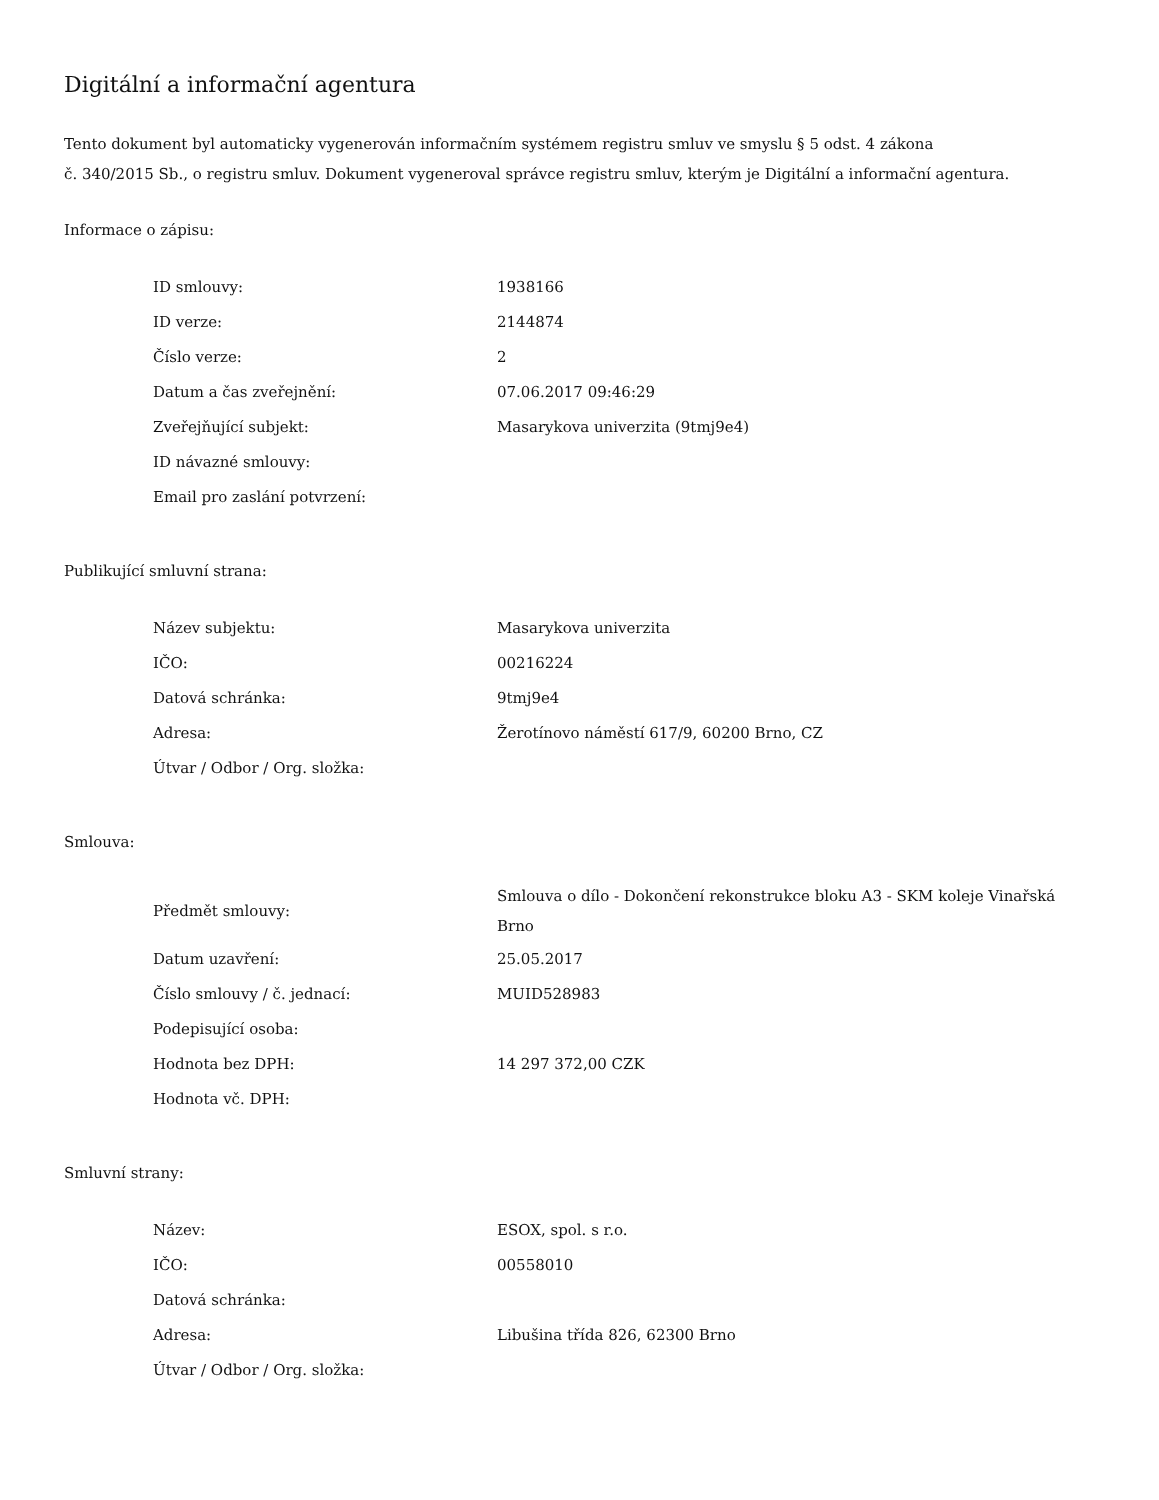Digitální a informační agentura
Tento dokument byl automaticky vygenerován informačním systémem registru smluv ve smyslu § 5 odst. 4 zákona
č. 340/2015 Sb., o registru smluv. Dokument vygeneroval správce registru smluv, kterým je Digitální a informační agentura.
Informace o zápisu:
| ID smlouvy: | 1938166 |
| ID verze: | 2144874 |
| Číslo verze: | 2 |
| Datum a čas zveřejnění: | 07.06.2017 09:46:29 |
| Zveřejňující subjekt: | Masarykova univerzita (9tmj9e4) |
| ID návazné smlouvy: | |
| Email pro zaslání potvrzení: | |
Publikující smluvní strana:
| Název subjektu: | Masarykova univerzita |
| IČO: | 00216224 |
| Datová schránka: | 9tmj9e4 |
| Adresa: | Žerotínovo náměstí 617/9, 60200 Brno, CZ |
| Útvar / Odbor / Org. složka: | |
Smlouva:
| Předmět smlouvy: | Smlouva o dílo - Dokončení rekonstrukce bloku A3 - SKM koleje Vinařská Brno |
| Datum uzavření: | 25.05.2017 |
| Číslo smlouvy / č. jednací: | MUID528983 |
| Podepisující osoba: | |
| Hodnota bez DPH: | 14 297 372,00 CZK |
| Hodnota vč. DPH: | |
Smluvní strany:
| Název: | ESOX, spol. s r.o. |
| IČO: | 00558010 |
| Datová schránka: | |
| Adresa: | Libušina třída 826, 62300 Brno |
| Útvar / Odbor / Org. složka: | |